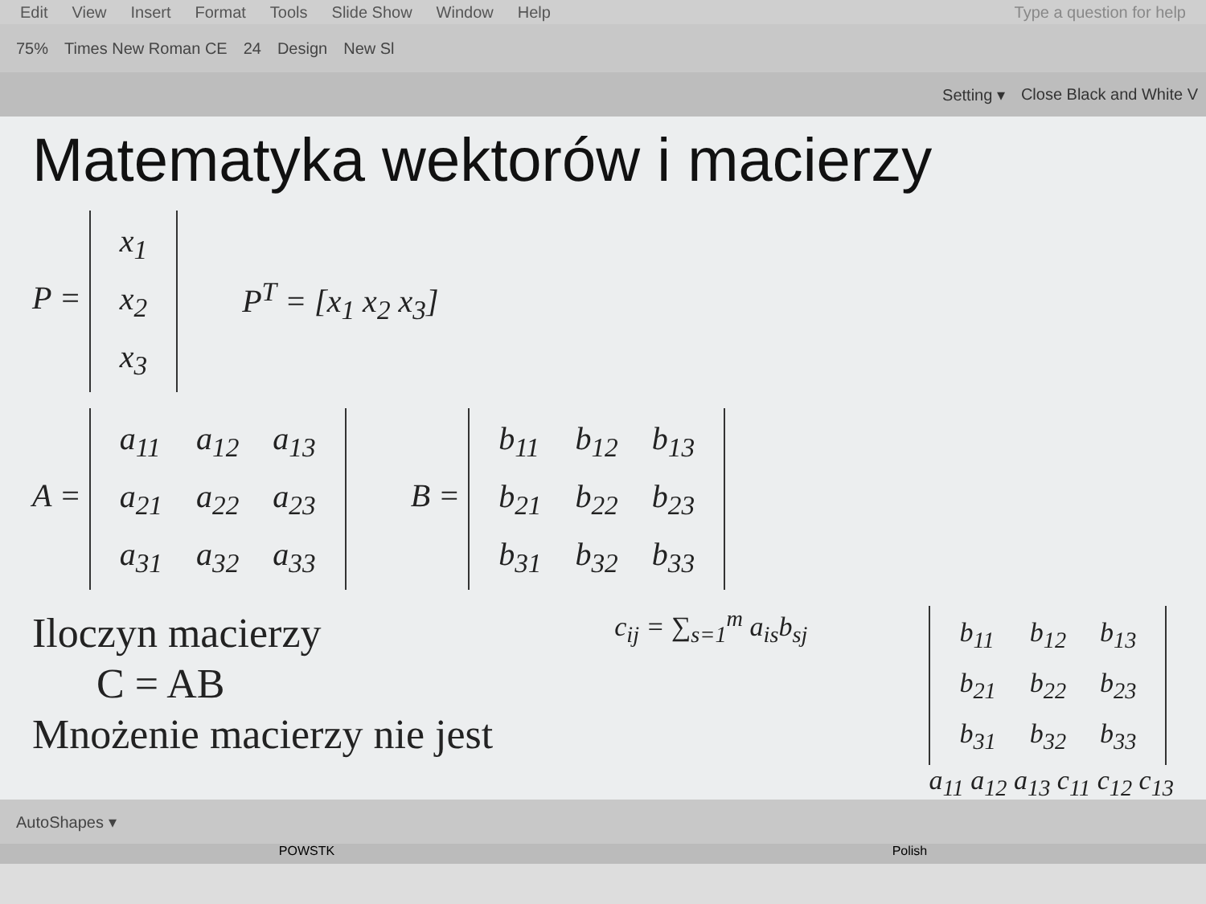Edit View Insert Format Tools Slide Show Window Help Type a question for help
75% Times New Roman CE 24 Design New Sl
Setting ▾ Close Black and White V
Matematyka wektorów i macierzy
P =
| x<sub>1</sub> |
| x<sub>2</sub> |
| x<sub>3</sub> |
P<sup>T</sup> = [x<sub>1</sub> x<sub>2</sub> x<sub>3</sub>]
A =
| a<sub>11</sub> | a<sub>12</sub> | a<sub>13</sub> |
| a<sub>21</sub> | a<sub>22</sub> | a<sub>23</sub> |
| a<sub>31</sub> | a<sub>32</sub> | a<sub>33</sub> |
B =
| b<sub>11</sub> | b<sub>12</sub> | b<sub>13</sub> |
| b<sub>21</sub> | b<sub>22</sub> | b<sub>23</sub> |
| b<sub>31</sub> | b<sub>32</sub> | b<sub>33</sub> |
Iloczyn macierzy
C = AB
Mnożenie macierzy nie jest
c<sub>ij</sub> = ∑<sub>s=1</sub><sup>m</sup> a<sub>is</sub>b<sub>sj</sub>
| b<sub>11</sub> | b<sub>12</sub> | b<sub>13</sub> |
| b<sub>21</sub> | b<sub>22</sub> | b<sub>23</sub> |
| b<sub>31</sub> | b<sub>32</sub> | b<sub>33</sub> |
a<sub>11</sub> a<sub>12</sub> a<sub>13</sub> c<sub>11</sub> c<sub>12</sub> c<sub>13</sub>
AutoShapes ▾
POWSTK Polish